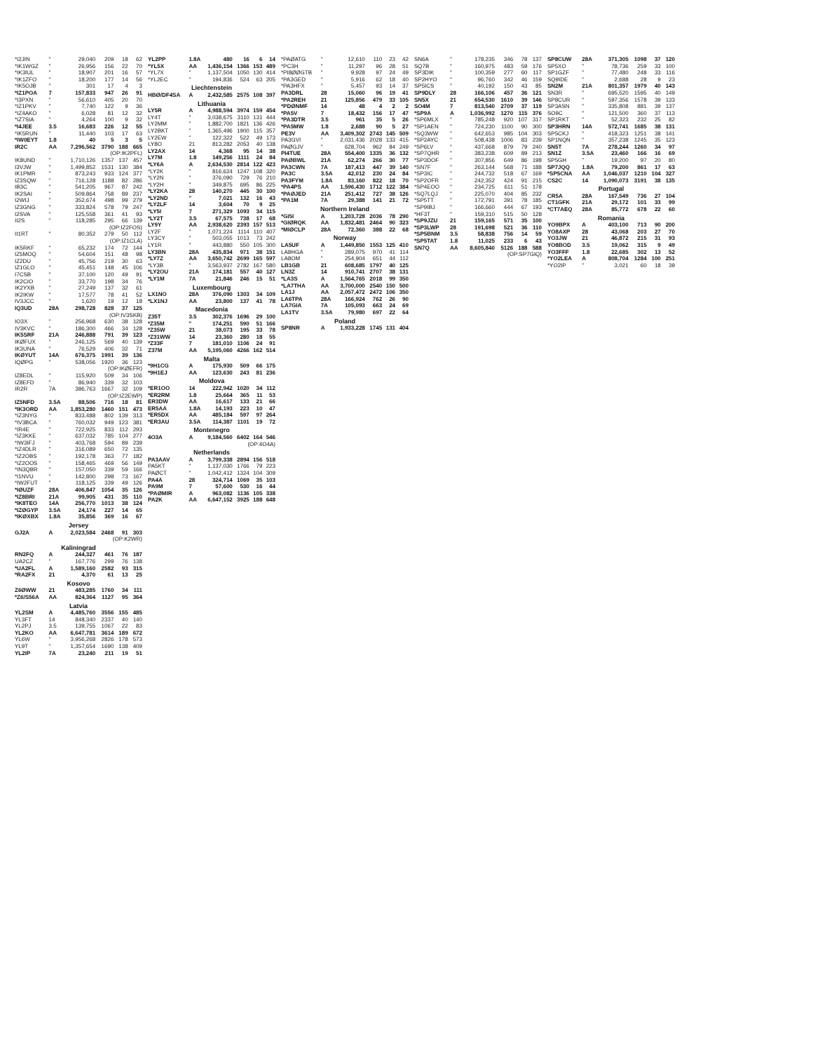| *I2JIN | " | 29,040 | 209 | 18 | 62 |
| *IK1WGZ | " | 26,956 | 156 | 22 | 70 |
| *IK3IUL | " | 18,907 | 201 | 16 | 57 |
| *IK1ZFO | " | 18,200 | 177 | 14 | 56 |
| *IK5OJB | " | 301 | 17 | 4 | 3 |
| *IZ1POA | 7 | 157,833 | 947 | 26 | 91 |
| *I3PXN | " | 56,610 | 405 | 20 | 70 |
| *IZ1PKV | " | 7,740 | 122 | 9 | 36 |
| *IZ4AKO | " | 6,028 | 81 | 12 | 32 |
| *IZ7SIA | " | 4,264 | 100 | 9 | 32 |
| *I4JEE | 3.5 | 16,683 | 226 | 12 | 55 |
| *IK5RUN | " | 11,440 | 103 | 17 | 63 |
| *IW0EYT | 1.8 | 40 | 5 | 3 | 5 |
| IR2C | AA | 7,296,562 | 3790 | 188 | 665 |
| (OP:IK2PFL) | | | | | |
| IK8UND | " | 1,710,126 | 1357 | 137 | 457 |
| I3VJW | " | 1,499,852 | 1531 | 130 | 384 |
| IK1PMR | " | 873,243 | 933 | 124 | 377 |
| IZ3SQW | " | 716,128 | 1188 | 82 | 286 |
| IB3C | " | 541,205 | 967 | 87 | 242 |
| IK2SAI | " | 509,864 | 758 | 89 | 237 |
| I2WIJ | " | 352,674 | 498 | 99 | 279 |
| IZ3GNG | " | 333,824 | 578 | 79 | 247 |
| I2SVA | " | 125,558 | 361 | 41 | 93 |
| II2S | " | 118,285 | 295 | 66 | 139 |
| (OP:IZ2FOS) | | | | | |
| II1RT | " | 80,352 | 279 | 50 | 112 |
| (OP:IZ1CLA) | | | | | |
| IK5RKF | " | 65,232 | 174 | 72 | 144 |
| IZ5MOQ | " | 54,604 | 151 | 48 | 98 |
| IZ2DU | " | 45,756 | 219 | 30 | 63 |
| IZ1GLO | " | 45,451 | 148 | 45 | 106 |
| I7CSB | " | 37,100 | 120 | 49 | 91 |
| IK2CIO | " | 33,770 | 198 | 34 | 76 |
| IK2YXB | " | 27,249 | 137 | 32 | 61 |
| IK2IKW | " | 17,577 | 78 | 41 | 52 |
| IV3JCC | " | 1,620 | 19 | 12 | 18 |
| IQ3UD | 28A | 298,728 | 828 | 37 | 125 |
| (OP:IV3SKB) | | | | | |
| IO3X | " | 256,968 | 630 | 38 | 128 |
| IV3KVC | " | 186,300 | 466 | 34 | 128 |
| IK5SRF | 21A | 246,888 | 791 | 39 | 123 |
| IKØFUX | " | 246,125 | 569 | 40 | 139 |
| IK3UNA | " | 76,529 | 406 | 32 | 71 |
| IKØYUT | 14A | 676,375 | 1991 | 39 | 136 |
| IQØPG | " | 538,056 | 1920 | 36 | 123 |
| (OP:IKØEFR) | | | | | |
| IZ8EDL | " | 115,920 | 509 | 34 | 106 |
| IZ8EFD | " | 86,940 | 339 | 32 | 103 |
| IR2R | 7A | 386,763 | 1667 | 32 | 109 |
| (OP:IZ2EWP) | | | | | |
| IZ5NFD | 3.5A | 88,506 | 716 | 18 | 81 |
| *IK3ORD | AA | 1,853,280 | 1460 | 151 | 473 |
| *IZ3NYG | " | 833,488 | 802 | 139 | 313 |
| *IV3BCA | " | 760,032 | 949 | 123 | 381 |
| *IR4E | " | 722,925 | 833 | 112 | 293 |
| *IZ3KKE | " | 637,032 | 785 | 104 | 277 |
| *IW3IFJ | " | 403,768 | 594 | 89 | 239 |
| *IZ4DLR | " | 316,089 | 650 | 72 | 135 |
| *IZ2OBS | " | 192,178 | 363 | 77 | 182 |
| *IZ2OOS | " | 158,465 | 469 | 56 | 149 |
| *IN3QBR | " | 157,050 | 339 | 59 | 166 |
| *I1NVU | " | 142,800 | 298 | 73 | 167 |
| *IW2FUT | " | 118,125 | 339 | 49 | 126 |
| *IØUZF | 28A | 406,847 | 1054 | 35 | 126 |
| *IZ8BRI | 21A | 99,905 | 431 | 35 | 110 |
| *IK8TEO | 14A | 256,770 | 1013 | 38 | 124 |
| *IZØGYP | 3.5A | 24,174 | 227 | 14 | 65 |
| *IKØXBX | 1.8A | 35,856 | 369 | 16 | 67 |
| Jersey | | | | | |
| GJ2A | A | 2,023,584 | 2468 | 91 | 303 |
| (OP:K2WR) | | | | | |
| Kaliningrad | | | | | |
| RN2FQ | A | 244,327 | 461 | 76 | 187 |
| UA2CZ | " | 167,776 | 299 | 76 | 138 |
| *UA2FL | A | 1,589,160 | 2582 | 93 | 315 |
| *RA2FX | 21 | 4,370 | 61 | 13 | 25 |
| Kosovo | | | | | |
| Z6ØWW | 21 | 483,285 | 1760 | 34 | 111 |
| *Z6/S56A | AA | 824,364 | 1127 | 95 | 364 |
| Latvia | | | | | |
| YL2SM | A | 4,485,760 | 3556 | 155 | 485 |
| YL3FT | 14 | 848,340 | 2337 | 40 | 140 |
| YL2PJ | 3.5 | 139,755 | 1067 | 22 | 83 |
| YL2KO | AA | 6,647,781 | 3614 | 189 | 672 |
| YL6W | " | 3,956,268 | 2826 | 178 | 573 |
| YL9T | " | 1,357,654 | 1690 | 138 | 409 |
| YL2IP | 7A | 23,240 | 211 | 19 | 51 |
| YL2PP | 1.8A | 480 | 16 | 6 | 14 |
| *YL5X | AA | 1,436,154 | 1366 | 153 | 489 |
| *YL7X | " | 1,137,504 | 1050 | 130 | 414 |
| *YL2EC | " | 194,836 | 524 | 63 | 205 |
| Liechtenstein | | | | | |
| HBØ/DF4SA | A | 2,432,585 | 2575 | 108 | 397 |
| Lithuania | | | | | |
| LY5R | A | 4,988,594 | 3974 | 159 | 454 |
| LY4T | " | 3,038,675 | 3110 | 131 | 444 |
| LY2MM | " | 1,882,700 | 1821 | 136 | 426 |
| LY2BKT | " | 1,365,496 | 1900 | 115 | 357 |
| LY2EW | " | 122,322 | 522 | 49 | 173 |
| LY8O | 21 | 813,282 | 2053 | 40 | 138 |
| LY2AX | 14 | 4,368 | 95 | 14 | 38 |
| LY7M | 1.8 | 149,256 | 1111 | 24 | 84 |
| *LY6A | A | 2,634,530 | 2814 | 122 | 423 |
| *LY2K | " | 816,624 | 1247 | 108 | 320 |
| *LY2N | " | 376,090 | 729 | 76 | 210 |
| *LY2H | " | 349,875 | 695 | 86 | 225 |
| *LY2KA | 28 | 140,270 | 445 | 30 | 100 |
| *LY2ND | " | 7,021 | 132 | 16 | 43 |
| *LY2LF | 14 | 3,604 | 70 | 9 | 25 |
| *LY5I | 7 | 271,329 | 1093 | 34 | 115 |
| *LY2T | 3.5 | 67,575 | 738 | 17 | 68 |
| LY9Y | AA | 2,938,620 | 2393 | 157 | 513 |
| LY2F | " | 1,071,224 | 1114 | 110 | 407 |
| LY3CY | " | 503,055 | 1013 | 73 | 242 |
| LY1R | " | 443,880 | 550 | 105 | 300 |
| LY3BN | 28A | 435,834 | 971 | 38 | 151 |
| *LY7Z | AA | 3,650,742 | 2699 | 165 | 597 |
| *LY3B | " | 3,563,937 | 2782 | 167 | 580 |
| *LY2OU | 21A | 174,181 | 557 | 40 | 127 |
| *LY1M | 7A | 21,846 | 246 | 15 | 51 |
| Luxembourg | | | | | |
| LX1NO | 28A | 376,090 | 1303 | 34 | 109 |
| *LX1NJ | AA | 23,800 | 137 | 41 | 78 |
| Macedonia | | | | | |
| Z35T | 3.5 | 302,376 | 1696 | 29 | 100 |
| *Z35M | " | 174,251 | 590 | 51 | 166 |
| *Z35W | 21 | 38,073 | 195 | 33 | 78 |
| *Z31WW | 14 | 23,360 | 280 | 18 | 55 |
| *Z33F | 7 | 181,010 | 1106 | 24 | 91 |
| Z37M | AA | 5,195,060 | 4266 | 162 | 514 |
| Malta | | | | | |
| *9H1CG | A | 175,930 | 509 | 66 | 175 |
| *9H1EJ | AA | 123,630 | 243 | 81 | 236 |
| Moldova | | | | | |
| *ER1OO | 14 | 222,942 | 1020 | 34 | 112 |
| *ER2RM | 1.8 | 25,664 | 365 | 11 | 53 |
| ER3DW | AA | 16,617 | 133 | 21 | 66 |
| ER5AA | 1.8A | 14,193 | 223 | 10 | 47 |
| *ER5DX | AA | 485,184 | 597 | 97 | 264 |
| *ER3AU | 3.5A | 114,387 | 1101 | 19 | 72 |
| Montenegro | | | | | |
| 4O3A | A | 9,184,560 | 6402 | 164 | 546 |
| (OP:4O4A) | | | | | |
| Netherlands | | | | | |
| PA3AAV | A | 3,799,338 | 2894 | 156 | 518 |
| PA5KT | " | 1,137,030 | 1766 | 79 | 223 |
| PAØCT | " | 1,042,412 | 1324 | 104 | 309 |
| PA4A | 28 | 324,714 | 1069 | 35 | 103 |
| PA9M | 7 | 57,600 | 530 | 16 | 44 |
| *PAØMIR | A | 963,082 | 1136 | 105 | 338 |
| PA2K | AA | 6,647,152 | 3925 | 188 | 648 |
| *PAØATG | " | 12,610 | 110 | 23 | 42 |
| *PC3H | " | 11,297 | 96 | 28 | 51 |
| *PI8ØØGTB | " | 9,928 | 97 | 24 | 49 |
| *PA3GED | " | 5,916 | 62 | 18 | 40 |
| *PA3HFX | " | 5,457 | 93 | 14 | 37 |
| PA3DRL | 28 | 15,060 | 96 | 19 | 41 |
| *PA2REH | 21 | 125,856 | 479 | 33 | 105 |
| *PDØNMF | 14 | 48 | 4 | 2 | 2 |
| *PA5V | 7 | 18,432 | 156 | 17 | 47 |
| *PA3DTR | 3.5 | 961 | 35 | 5 | 26 |
| *PA5MW | 1.8 | 2,688 | 90 | 5 | 27 |
| PE3V | AA | 3,409,302 | 2743 | 145 | 509 |
| PA3GVI | " | 2,031,436 | 2028 | 133 | 415 |
| PAØGJV | " | 628,704 | 962 | 84 | 249 |
| PI4TUE | 28A | 554,400 | 1335 | 36 | 132 |
| PAØBWL | 21A | 62,274 | 266 | 30 | 77 |
| PA3CWN | 7A | 187,413 | 447 | 39 | 140 |
| PA3C | 3.5A | 42,012 | 230 | 24 | 84 |
| PA3FYM | 1.8A | 83,160 | 822 | 18 | 70 |
| *PA4PS | AA | 1,596,430 | 1712 | 122 | 384 |
| *PAØJED | 21A | 251,412 | 727 | 38 | 126 |
| *PA1M | 7A | 29,388 | 141 | 21 | 72 |
| Northern Ireland | | | | | |
| *GI5I | A | 1,203,728 | 2036 | 78 | 290 |
| *GIØRQK | AA | 1,832,481 | 2464 | 90 | 323 |
| *MIØCLP | 28A | 72,360 | 388 | 22 | 68 |
| Norway | | | | | |
| LA5UF | A | 1,449,850 | 1553 | 125 | 410 |
| LA8HGA | " | 289,075 | 970 | 41 | 114 |
| LA8OM | " | 254,904 | 651 | 44 | 112 |
| LB1GB | 21 | 608,685 | 1797 | 40 | 125 |
| LN3Z | 14 | 910,741 | 2707 | 38 | 131 |
| *LA3S | A | 1,564,765 | 2018 | 99 | 350 |
| *LA7THA | AA | 3,700,000 | 2540 | 150 | 500 |
| LA1J | AA | 2,057,472 | 2472 | 106 | 350 |
| LA6TPA | 28A | 166,924 | 762 | 26 | 90 |
| LA7GIA | 7A | 105,093 | 663 | 24 | 69 |
| LA1TV | 3.5A | 79,980 | 697 | 22 | 64 |
| Poland | | | | | |
| SP8NR | A | 1,933,228 | 1745 | 131 | 404 |
| SN6A | " | 178,235 | 346 | 78 | 137 |
| SQ7B | " | 160,975 | 483 | 59 | 176 |
| SP3DIK | " | 100,359 | 277 | 60 | 117 |
| SP2HYO | " | 96,760 | 342 | 46 | 159 |
| SP5ICS | " | 40,192 | 150 | 43 | 85 |
| SP9DLY | 28 | 166,106 | 457 | 36 | 121 |
| SN5X | 21 | 654,530 | 1610 | 39 | 146 |
| SO4M | 7 | 813,540 | 2709 | 37 | 119 |
| *SP9A | A | 1,036,992 | 1270 | 115 | 376 |
| *SP6MLX | " | 785,248 | 920 | 107 | 317 |
| *SP1AEN | " | 724,230 | 1100 | 90 | 300 |
| *SQ3WW | " | 642,653 | 985 | 104 | 303 |
| *SP2AYC | " | 508,438 | 1006 | 83 | 239 |
| *SP6LV | " | 437,668 | 879 | 79 | 240 |
| *SP7QHR | " | 383,238 | 609 | 89 | 213 |
| *SP3DOF | " | 307,856 | 649 | 86 | 198 |
| *SN7F | " | 263,144 | 568 | 71 | 188 |
| *SP3IC | " | 244,732 | 518 | 67 | 169 |
| *SP2OFR | " | 242,352 | 424 | 91 | 215 |
| *SP4EOO | " | 234,725 | 611 | 51 | 178 |
| *SQ7LQJ | " | 225,070 | 404 | 85 | 232 |
| *SP5TT | " | 172,791 | 391 | 78 | 185 |
| *SP9IBJ | " | 166,660 | 444 | 67 | 193 |
| *HF3T | " | 159,310 | 515 | 50 | 128 |
| *SP9JZU | 21 | 159,165 | 571 | 35 | 100 |
| *SP3LWP | 28 | 191,698 | 521 | 36 | 110 |
| *SP5BNM | 3.5 | 58,838 | 756 | 14 | 59 |
| *SP5TAT | 1.8 | 11,025 | 233 | 6 | 43 |
| SN7Q | AA | 8,605,840 | 5126 | 188 | 588 |
| (OP:SP7GIQ) | | | | | |
| SP8CUW | 28A | 371,305 | 1098 | 37 | 120 |
| SP5XO | " | 78,736 | 259 | 33 | 100 |
| SP1GZF | " | 77,480 | 248 | 33 | 116 |
| SQ9IDE | " | 2,688 | 28 | 9 | 23 |
| SN2M | 21A | 801,357 | 1979 | 40 | 143 |
| SN3R | " | 695,520 | 1595 | 40 | 149 |
| SP8CUR | " | 597,356 | 1578 | 39 | 133 |
| SP3ASN | " | 335,808 | 881 | 39 | 137 |
| SO9C | " | 121,500 | 360 | 37 | 113 |
| SP1RKT | " | 52,323 | 232 | 25 | 82 |
| SP3HRN | 14A | 572,741 | 1685 | 38 | 131 |
| SP5CKJ | " | 418,323 | 1251 | 38 | 141 |
| SP1NQN | " | 357,238 | 1245 | 35 | 123 |
| SN5T | 7A | 278,244 | 1260 | 34 | 97 |
| SN1Z | 3.5A | 23,460 | 166 | 16 | 69 |
| SP5GH | " | 19,200 | 97 | 20 | 80 |
| SP7JQQ | 1.8A | 79,200 | 861 | 17 | 63 |
| *SP5CNA | AA | 1,046,037 | 1210 | 104 | 327 |
| CS2C | 14 | 1,090,073 | 3191 | 38 | 135 |
| Portugal | | | | | |
| CR5A | 28A | 167,549 | 736 | 27 | 104 |
| CT1GFK | 21A | 29,172 | 101 | 33 | 99 |
| *CT7AEQ | 28A | 85,772 | 678 | 22 | 60 |
| Romania | | | | | |
| YO9BPX | A | 403,100 | 713 | 90 | 200 |
| YO8AXP | 28 | 43,068 | 203 | 27 | 70 |
| YO3JW | 21 | 46,872 | 215 | 31 | 93 |
| YO8BOD | 3.5 | 19,062 | 315 | 9 | 49 |
| YO3FFF | 1.8 | 22,685 | 302 | 13 | 52 |
| *YO2LEA | A | 808,704 | 1284 | 100 | 251 |
| *YO2IP | " | 3,021 | 60 | 18 | 39 |